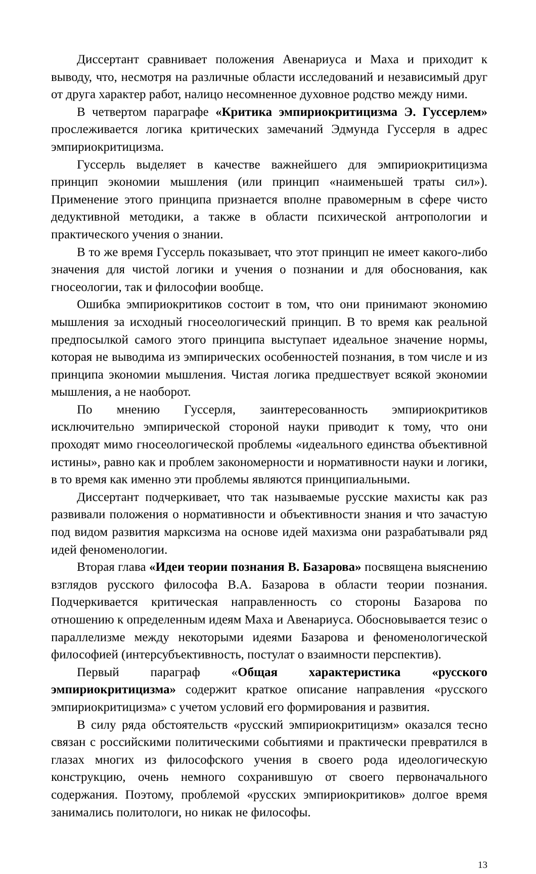Диссертант сравнивает положения Авенариуса и Маха и приходит к выводу, что, несмотря на различные области исследований и независимый друг от друга характер работ, налицо несомненное духовное родство между ними.
В четвертом параграфе «Критика эмпириокритицизма Э. Гуссерлем» прослеживается логика критических замечаний Эдмунда Гуссерля в адрес эмпириокритицизма.
Гуссерль выделяет в качестве важнейшего для эмпириокритицизма принцип экономии мышления (или принцип «наименьшей траты сил»). Применение этого принципа признается вполне правомерным в сфере чисто дедуктивной методики, а также в области психической антропологии и практического учения о знании.
В то же время Гуссерль показывает, что этот принцип не имеет какого-либо значения для чистой логики и учения о познании и для обоснования, как гносеологии, так и философии вообще.
Ошибка эмпириокритиков состоит в том, что они принимают экономию мышления за исходный гносеологический принцип. В то время как реальной предпосылкой самого этого принципа выступает идеальное значение нормы, которая не выводима из эмпирических особенностей познания, в том числе и из принципа экономии мышления. Чистая логика предшествует всякой экономии мышления, а не наоборот.
По мнению Гуссерля, заинтересованность эмпириокритиков исключительно эмпирической стороной науки приводит к тому, что они проходят мимо гносеологической проблемы «идеального единства объективной истины», равно как и проблем закономерности и нормативности науки и логики, в то время как именно эти проблемы являются принципиальными.
Диссертант подчеркивает, что так называемые русские махисты как раз развивали положения о нормативности и объективности знания и что зачастую под видом развития марксизма на основе идей махизма они разрабатывали ряд идей феноменологии.
Вторая глава «Идеи теории познания В. Базарова» посвящена выяснению взглядов русского философа В.А. Базарова в области теории познания. Подчеркивается критическая направленность со стороны Базарова по отношению к определенным идеям Маха и Авенариуса. Обосновывается тезис о параллелизме между некоторыми идеями Базарова и феноменологической философией (интерсубъективность, постулат о взаимности перспектив).
Первый параграф «Общая характеристика «русского эмпириокритицизма» содержит краткое описание направления «русского эмпириокритицизма» с учетом условий его формирования и развития.
В силу ряда обстоятельств «русский эмпириокритицизм» оказался тесно связан с российскими политическими событиями и практически превратился в глазах многих из философского учения в своего рода идеологическую конструкцию, очень немного сохранившую от своего первоначального содержания. Поэтому, проблемой «русских эмпириокритиков» долгое время занимались политологи, но никак не философы.
13